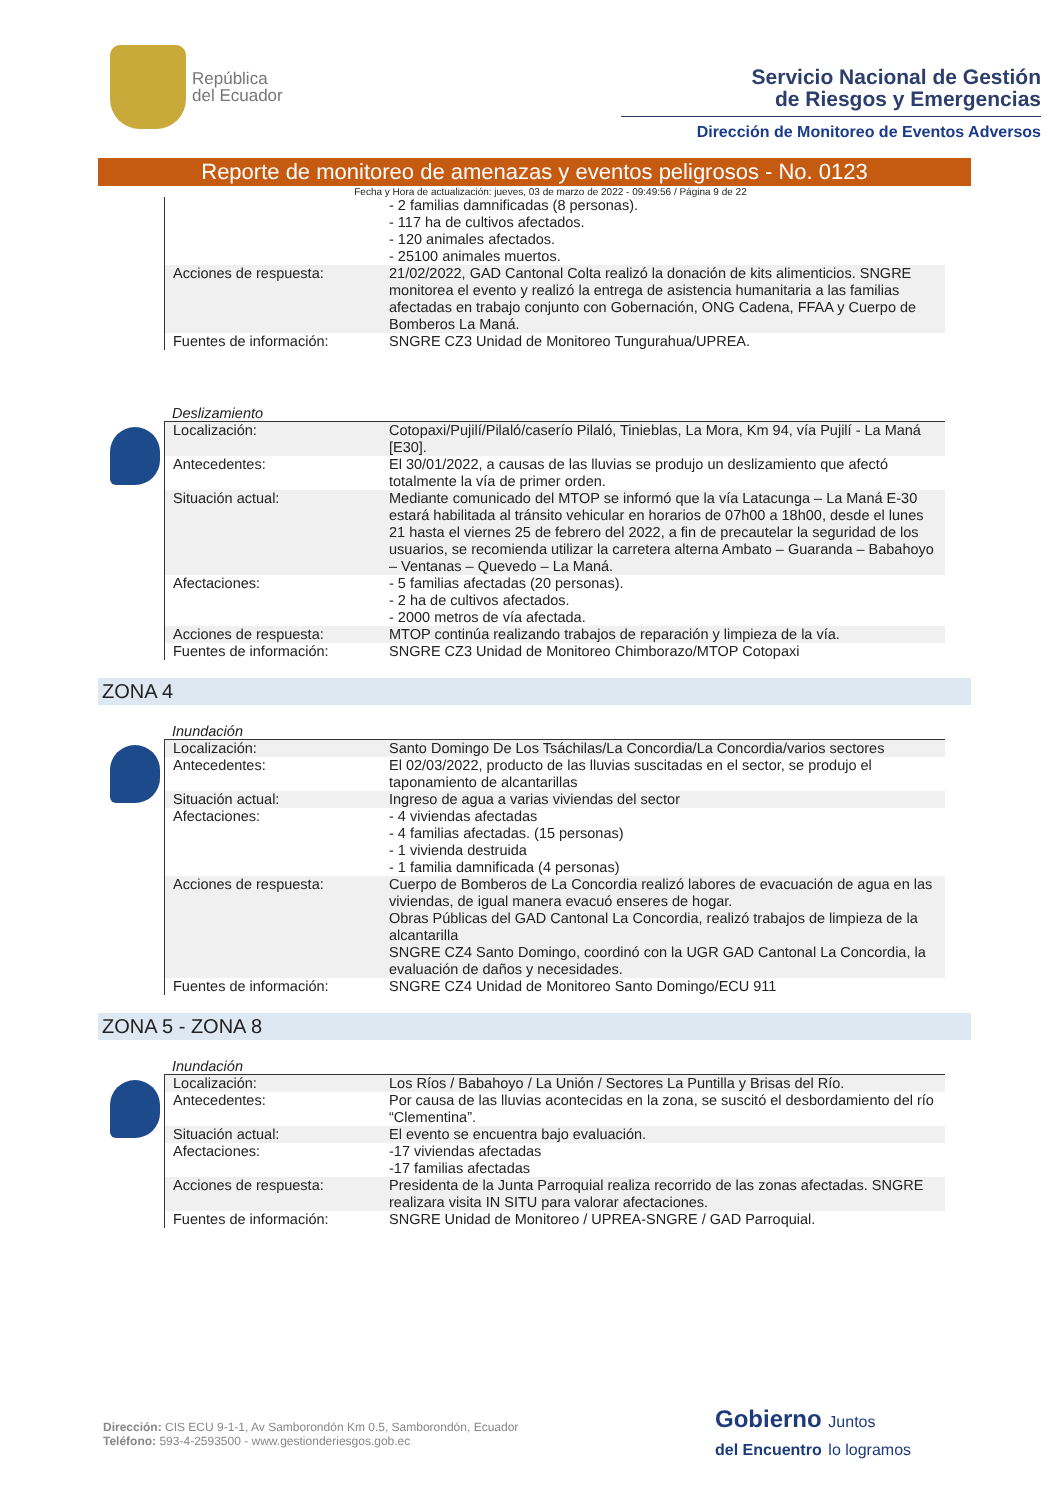República
del Ecuador
Servicio Nacional de Gestión
de Riesgos y Emergencias
Dirección de Monitoreo de Eventos Adversos
Reporte de monitoreo de amenazas y eventos peligrosos - No. 0123
Fecha y Hora de actualización: jueves, 03 de marzo de 2022 - 09:49:56 / Página 9 de 22
| | - 2 familias damnificadas (8 personas). - 117 ha de cultivos afectados. - 120 animales afectados. - 25100 animales muertos. |
| Acciones de respuesta: | 21/02/2022, GAD Cantonal Colta realizó la donación de kits alimenticios. SNGRE monitorea el evento y realizó la entrega de asistencia humanitaria a las familias afectadas en trabajo conjunto con Gobernación, ONG Cadena, FFAA y Cuerpo de Bomberos La Maná. |
| Fuentes de información: | SNGRE CZ3 Unidad de Monitoreo Tungurahua/UPREA. |
Deslizamiento
| Localización: | Cotopaxi/Pujilí/Pilaló/caserío Pilaló, Tinieblas, La Mora, Km 94, vía Pujilí - La Maná [E30]. |
| Antecedentes: | El 30/01/2022, a causas de las lluvias se produjo un deslizamiento que afectó totalmente la vía de primer orden. |
| Situación actual: | Mediante comunicado del MTOP se informó que la vía Latacunga – La Maná E-30 estará habilitada al tránsito vehicular en horarios de 07h00 a 18h00, desde el lunes 21 hasta el viernes 25 de febrero del 2022, a fin de precautelar la seguridad de los usuarios, se recomienda utilizar la carretera alterna Ambato – Guaranda – Babahoyo – Ventanas – Quevedo – La Maná. |
| Afectaciones: | - 5 familias afectadas (20 personas). - 2 ha de cultivos afectados. - 2000 metros de vía afectada. |
| Acciones de respuesta: | MTOP continúa realizando trabajos de reparación y limpieza de la vía. |
| Fuentes de información: | SNGRE CZ3 Unidad de Monitoreo Chimborazo/MTOP Cotopaxi |
ZONA 4
Inundación
| Localización: | Santo Domingo De Los Tsáchilas/La Concordia/La Concordia/varios sectores |
| Antecedentes: | El 02/03/2022, producto de las lluvias suscitadas en el sector, se produjo el taponamiento de alcantarillas |
| Situación actual: | Ingreso de agua a varias viviendas del sector |
| Afectaciones: | - 4 viviendas afectadas - 4 familias afectadas. (15 personas) - 1 vivienda destruida - 1 familia damnificada (4 personas) |
| Acciones de respuesta: | Cuerpo de Bomberos de La Concordia realizó labores de evacuación de agua en las viviendas, de igual manera evacuó enseres de hogar. Obras Públicas del GAD Cantonal La Concordia, realizó trabajos de limpieza de la alcantarilla SNGRE CZ4 Santo Domingo, coordinó con la UGR GAD Cantonal La Concordia, la evaluación de daños y necesidades. |
| Fuentes de información: | SNGRE CZ4 Unidad de Monitoreo Santo Domingo/ECU 911 |
ZONA 5 - ZONA 8
Inundación
| Localización: | Los Ríos / Babahoyo / La Unión / Sectores La Puntilla y Brisas del Río. |
| Antecedentes: | Por causa de las lluvias acontecidas en la zona, se suscitó el desbordamiento del río “Clementina”. |
| Situación actual: | El evento se encuentra bajo evaluación. |
| Afectaciones: | -17 viviendas afectadas -17 familias afectadas |
| Acciones de respuesta: | Presidenta de la Junta Parroquial realiza recorrido de las zonas afectadas. SNGRE realizara visita IN SITU para valorar afectaciones. |
| Fuentes de información: | SNGRE Unidad de Monitoreo / UPREA-SNGRE / GAD Parroquial. |
Dirección: CIS ECU 9-1-1, Av Samborondón Km 0.5, Samborondón, Ecuador
Teléfono: 593-4-2593500 - www.gestionderiesgos.gob.ec
Gobierno Juntos
del Encuentro lo logramos